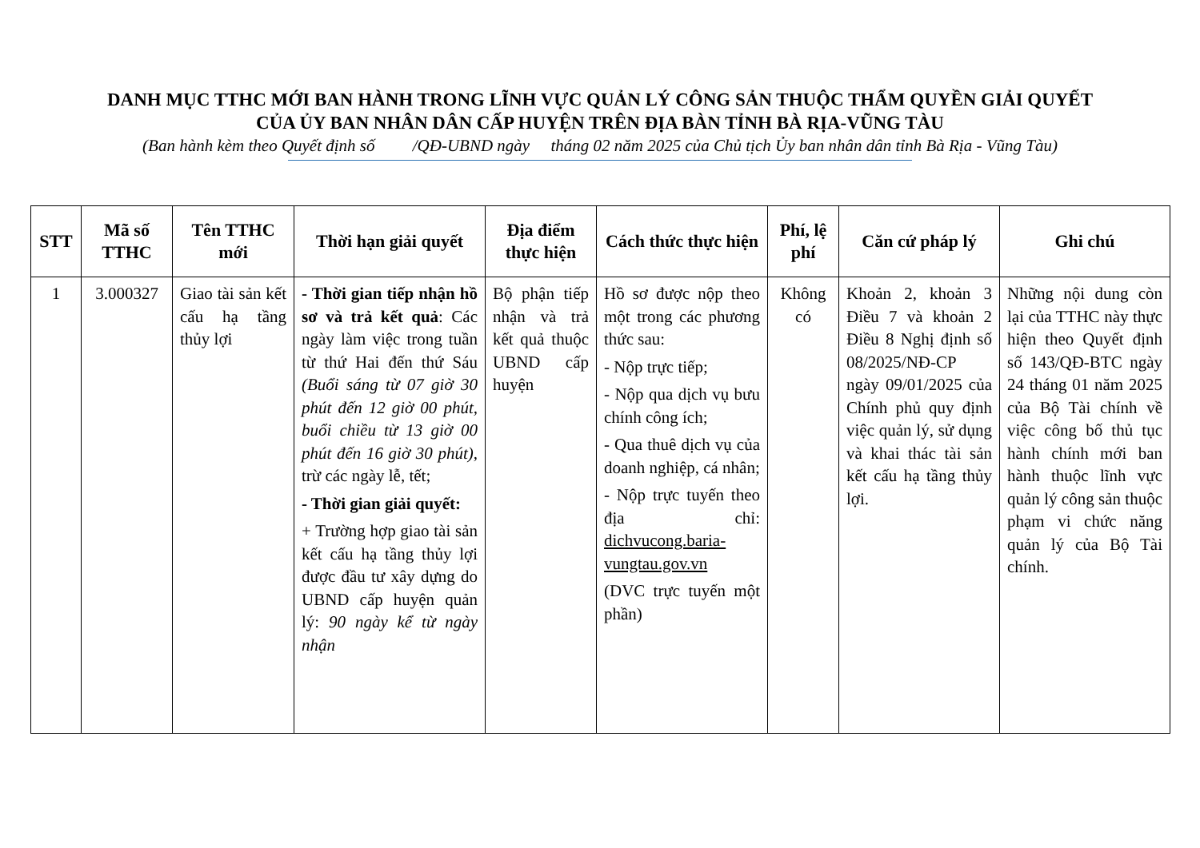DANH MỤC TTHC MỚI BAN HÀNH TRONG LĨNH VỰC QUẢN LÝ CÔNG SẢN THUỘC THẨM QUYỀN GIẢI QUYẾT
CỦA ỦY BAN NHÂN DÂN CẤP HUYỆN TRÊN ĐỊA BÀN TỈNH BÀ RỊA-VŨNG TÀU
(Ban hành kèm theo Quyết định số /QĐ-UBND ngày tháng 02 năm 2025 của Chủ tịch Ủy ban nhân dân tỉnh Bà Rịa - Vũng Tàu)
| STT | Mã số TTHC | Tên TTHC mới | Thời hạn giải quyết | Địa điểm thực hiện | Cách thức thực hiện | Phí, lệ phí | Căn cứ pháp lý | Ghi chú |
| --- | --- | --- | --- | --- | --- | --- | --- | --- |
| 1 | 3.000327 | Giao tài sản kết cấu hạ tầng thủy lợi | - Thời gian tiếp nhận hồ sơ và trả kết quả : Các ngày làm việc trong tuần từ thứ Hai đến thứ Sáu (Buổi sáng từ 07 giờ 30 phút đến 12 giờ 00 phút, buổi chiều từ 13 giờ 00 phút đến 16 giờ 30 phút) , trừ các ngày lễ, tết; - Thời gian giải quyết: + Trường hợp giao tài sản kết cấu hạ tầng thủy lợi được đầu tư xây dựng do UBND cấp huyện quản lý: 90 ngày kể từ ngày nhận | Bộ phận tiếp nhận và trả kết quả thuộc UBND cấp huyện | Hồ sơ được nộp theo một trong các phương thức sau: - Nộp trực tiếp; - Nộp qua dịch vụ bưu chính công ích; - Qua thuê dịch vụ của doanh nghiệp, cá nhân; - Nộp trực tuyến theo địa chỉ: dichvucong.baria-vungtau.gov.vn (DVC trực tuyến một phần) | Không có | Khoản 2, khoản 3 Điều 7 và khoản 2 Điều 8 Nghị định số 08/2025/NĐ-CP ngày 09/01/2025 của Chính phủ quy định việc quản lý, sử dụng và khai thác tài sản kết cấu hạ tầng thủy lợi. | Những nội dung còn lại của TTHC này thực hiện theo Quyết định số 143/QĐ-BTC ngày 24 tháng 01 năm 2025 của Bộ Tài chính về việc công bố thủ tục hành chính mới ban hành thuộc lĩnh vực quản lý công sản thuộc phạm vi chức năng quản lý của Bộ Tài chính. |